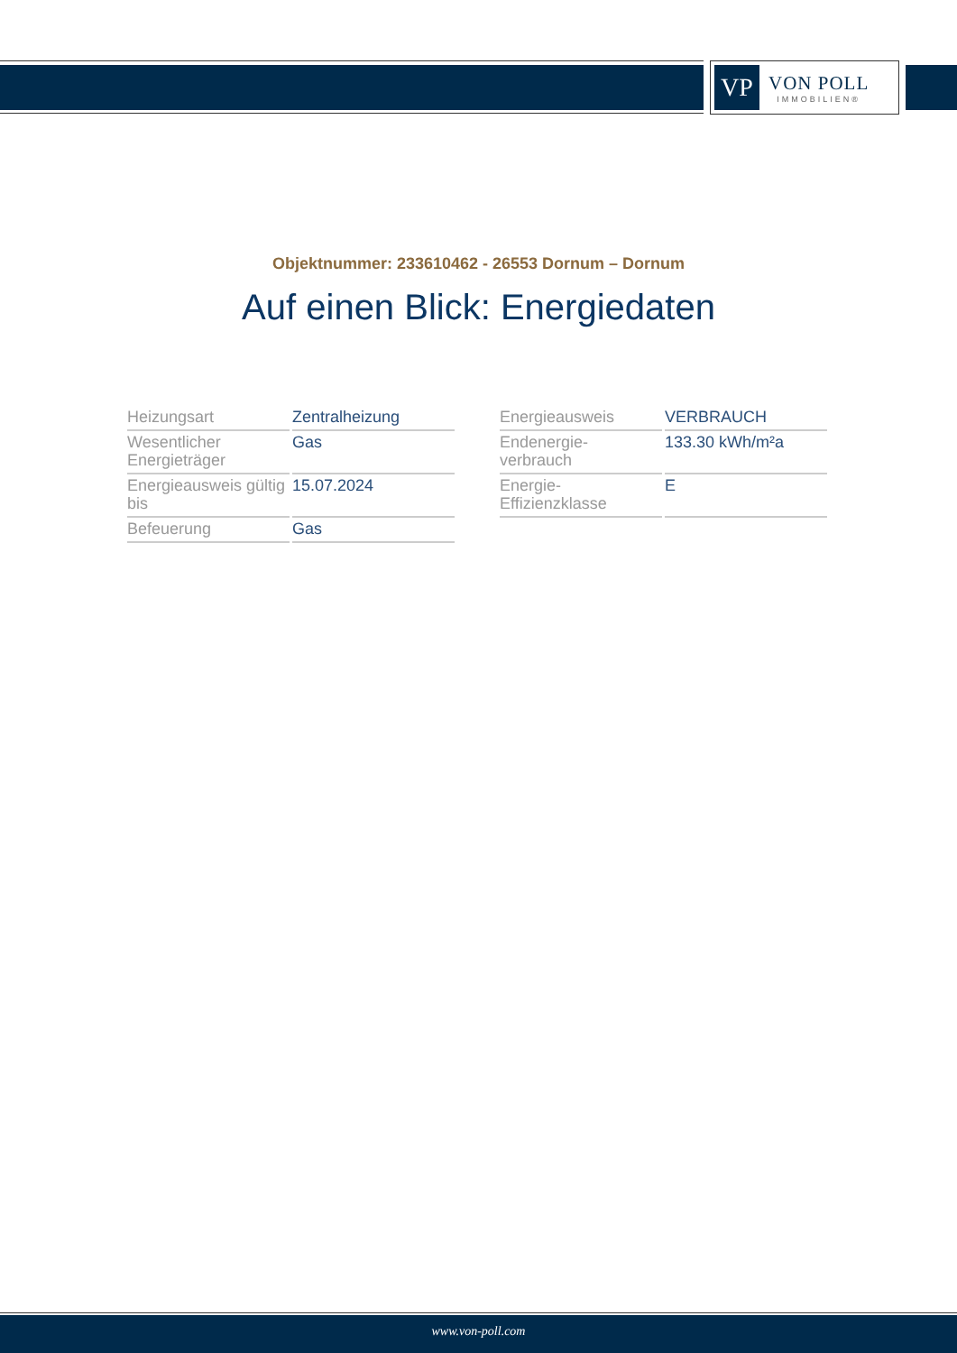VP
VON POLL
IMMOBILIEN®
Objektnummer: 233610462 - 26553 Dornum – Dornum
Auf einen Blick: Energiedaten
| Heizungsart | Zentralheizung |
| Wesentlicher Energieträger | Gas |
| Energieausweis gültig bis | 15.07.2024 |
| Befeuerung | Gas |
| Energieausweis | VERBRAUCH |
| Endenergie- verbrauch | 133.30 kWh/m²a |
| Energie- Effizienzklasse | E |
www.von-poll.com